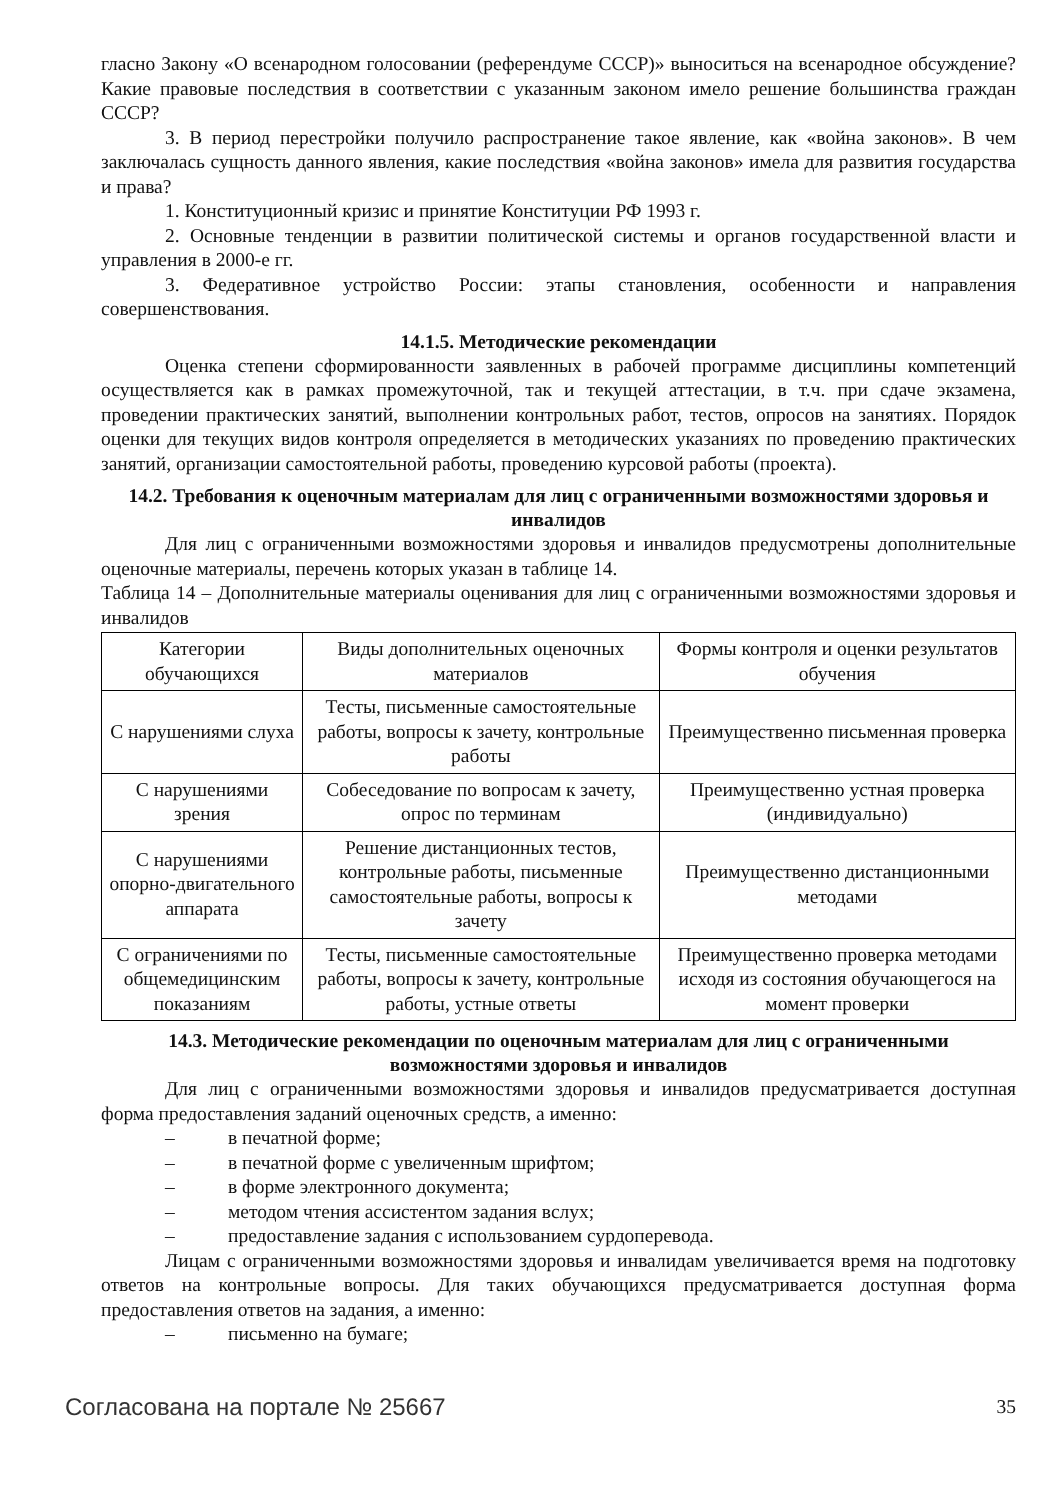гласно Закону «О всенародном голосовании (референдуме СССР)» выноситься на всенародное обсуждение? Какие правовые последствия в соответствии с указанным законом имело решение большинства граждан СССР?
3. В период перестройки получило распространение такое явление, как «война законов». В чем заключалась сущность данного явления, какие последствия «война законов» имела для развития государства и права?
1. Конституционный кризис и принятие Конституции РФ 1993 г.
2. Основные тенденции в развитии политической системы и органов государственной власти и управления в 2000-е гг.
3. Федеративное устройство России: этапы становления, особенности и направления совершенствования.
14.1.5. Методические рекомендации
Оценка степени сформированности заявленных в рабочей программе дисциплины компетенций осуществляется как в рамках промежуточной, так и текущей аттестации, в т.ч. при сдаче экзамена, проведении практических занятий, выполнении контрольных работ, тестов, опросов на занятиях. Порядок оценки для текущих видов контроля определяется в методических указаниях по проведению практических занятий, организации самостоятельной работы, проведению курсовой работы (проекта).
14.2. Требования к оценочным материалам для лиц с ограниченными возможностями здоровья и инвалидов
Для лиц с ограниченными возможностями здоровья и инвалидов предусмотрены дополнительные оценочные материалы, перечень которых указан в таблице 14.
Таблица 14 – Дополнительные материалы оценивания для лиц с ограниченными возможностями здоровья и инвалидов
| Категории обучающихся | Виды дополнительных оценочных материалов | Формы контроля и оценки результатов обучения |
| С нарушениями слуха | Тесты, письменные самостоятельные работы, вопросы к зачету, контрольные работы | Преимущественно письменная проверка |
| С нарушениями зрения | Собеседование по вопросам к зачету, опрос по терминам | Преимущественно устная проверка (индивидуально) |
| С нарушениями опорно-двигательного аппарата | Решение дистанционных тестов, контрольные работы, письменные самостоятельные работы, вопросы к зачету | Преимущественно дистанционными методами |
| С ограничениями по общемедицинским показаниям | Тесты, письменные самостоятельные работы, вопросы к зачету, контрольные работы, устные ответы | Преимущественно проверка методами исходя из состояния обучающегося на момент проверки |
14.3. Методические рекомендации по оценочным материалам для лиц с ограниченными возможностями здоровья и инвалидов
Для лиц с ограниченными возможностями здоровья и инвалидов предусматривается доступная форма предоставления заданий оценочных средств, а именно:
– в печатной форме;
– в печатной форме с увеличенным шрифтом;
– в форме электронного документа;
– методом чтения ассистентом задания вслух;
– предоставление задания с использованием сурдоперевода.
Лицам с ограниченными возможностями здоровья и инвалидам увеличивается время на подготовку ответов на контрольные вопросы. Для таких обучающихся предусматривается доступная форма предоставления ответов на задания, а именно:
– письменно на бумаге;
Согласована на портале № 25667 35